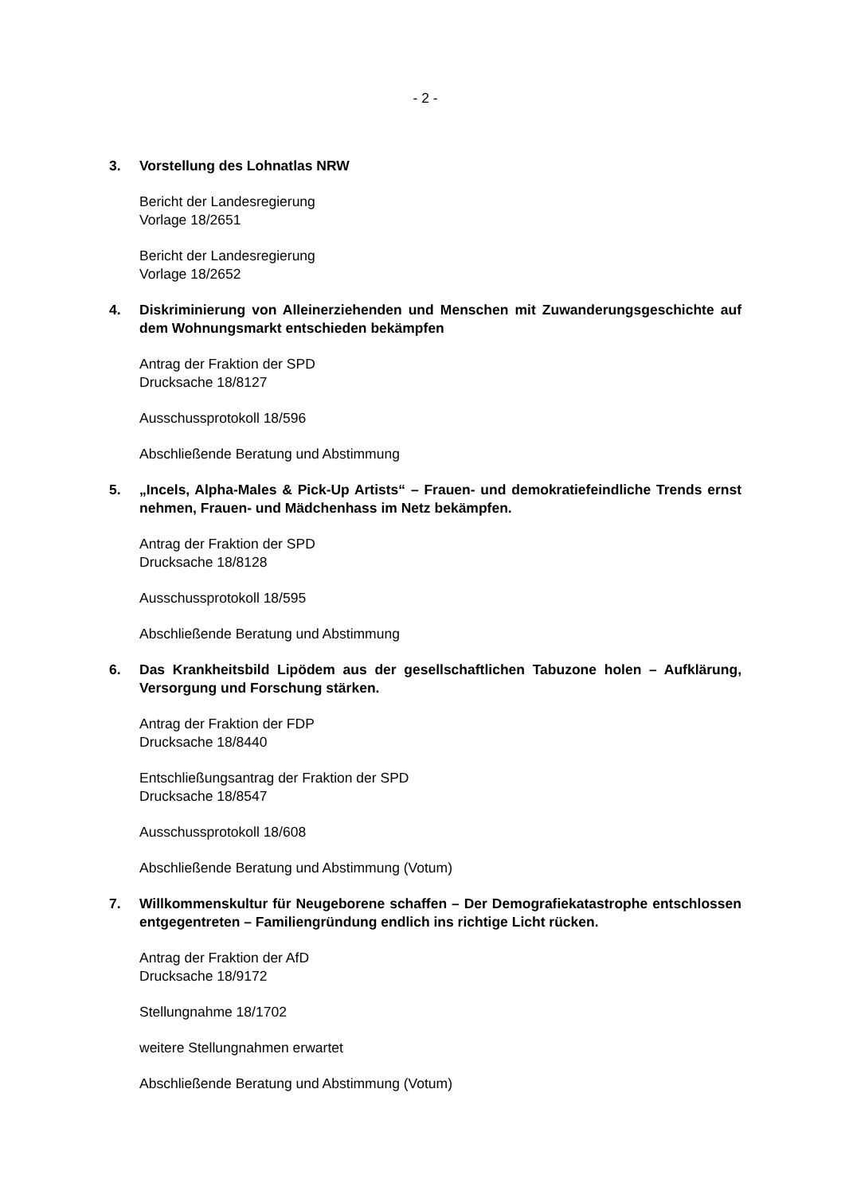- 2 -
3. Vorstellung des Lohnatlas NRW
Bericht der Landesregierung
Vorlage 18/2651
Bericht der Landesregierung
Vorlage 18/2652
4. Diskriminierung von Alleinerziehenden und Menschen mit Zuwanderungsge­schichte auf dem Wohnungsmarkt entschieden bekämpfen
Antrag der Fraktion der SPD
Drucksache 18/8127
Ausschussprotokoll 18/596
Abschließende Beratung und Abstimmung
5. „Incels, Alpha-Males & Pick-Up Artists“ – Frauen- und demokratiefeindliche Trends ernst nehmen, Frauen- und Mädchenhass im Netz bekämpfen.
Antrag der Fraktion der SPD
Drucksache 18/8128
Ausschussprotokoll 18/595
Abschließende Beratung und Abstimmung
6. Das Krankheitsbild Lipödem aus der gesellschaftlichen Tabuzone holen – Aufklärung, Versorgung und Forschung stärken.
Antrag der Fraktion der FDP
Drucksache 18/8440
Entschließungsantrag der Fraktion der SPD
Drucksache 18/8547
Ausschussprotokoll 18/608
Abschließende Beratung und Abstimmung (Votum)
7. Willkommenskultur für Neugeborene schaffen – Der Demografiekatastrophe ent­schlossen entgegentreten – Familiengründung endlich ins richtige Licht rücken.
Antrag der Fraktion der AfD
Drucksache 18/9172
Stellungnahme 18/1702
weitere Stellungnahmen erwartet
Abschließende Beratung und Abstimmung (Votum)